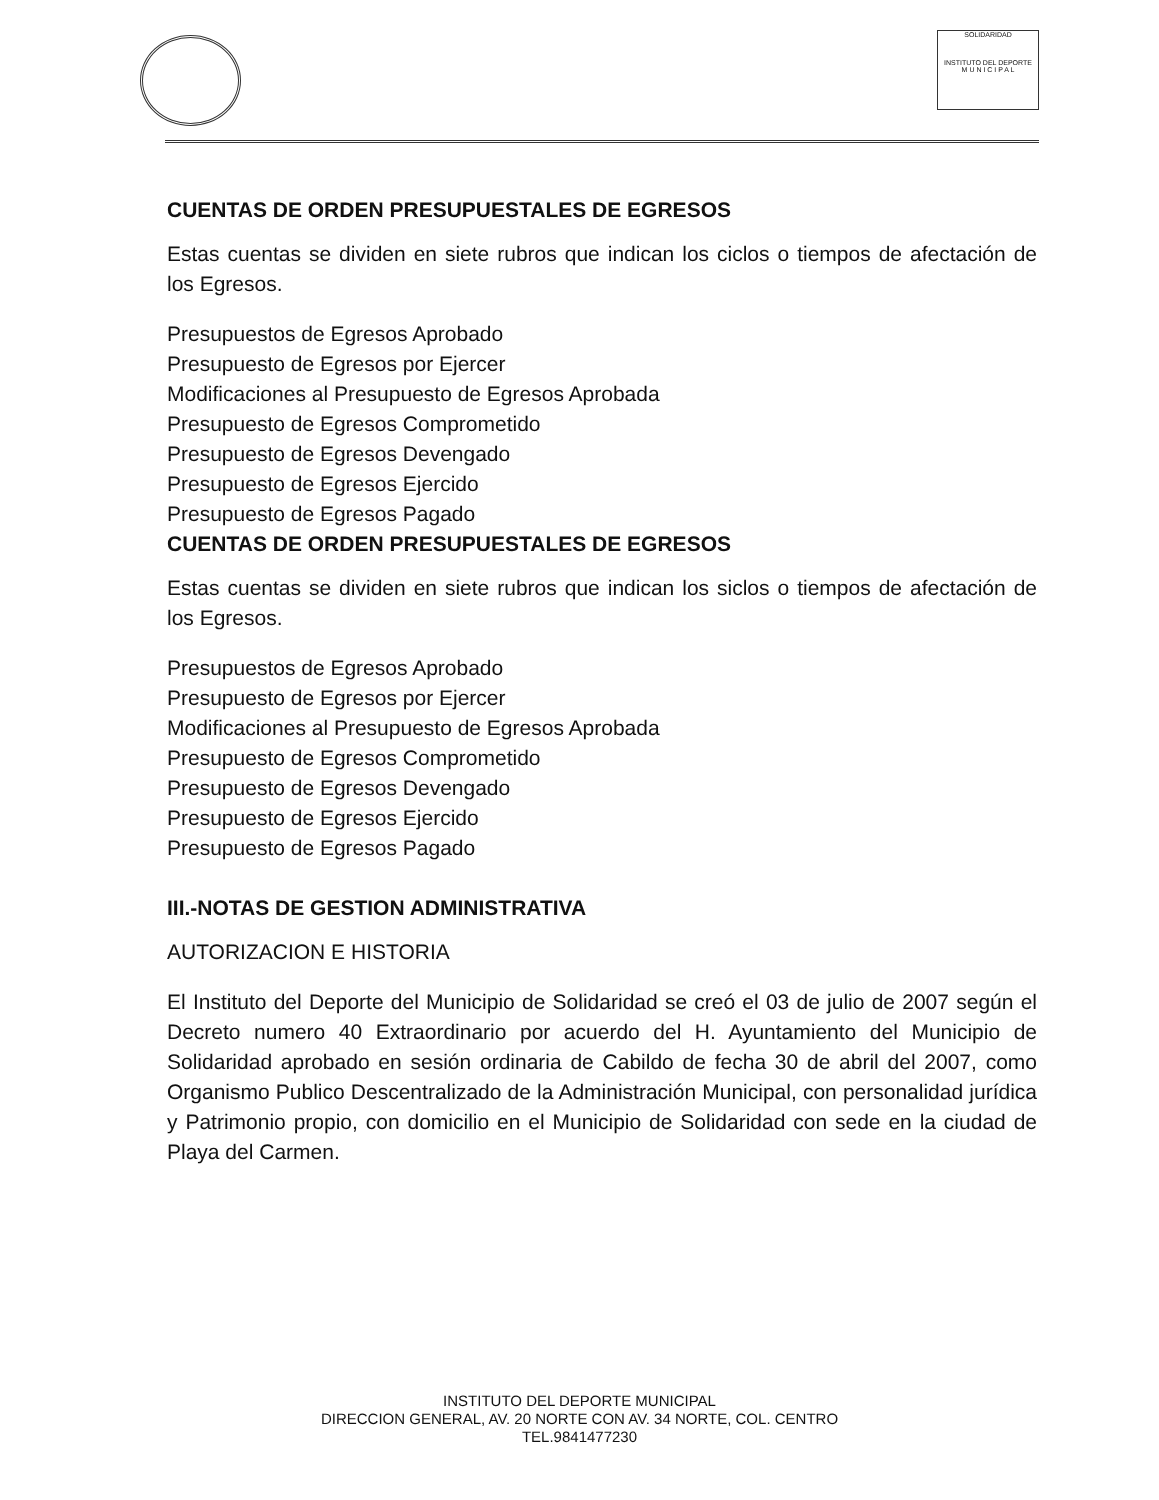SOLIDARIDAD
INSTITUTO DEL DEPORTE
M U N I C I P A L
CUENTAS DE ORDEN PRESUPUESTALES DE EGRESOS
Estas cuentas se dividen en siete rubros que indican los ciclos o tiempos de afectación de los Egresos.
Presupuestos de Egresos Aprobado
Presupuesto de Egresos por Ejercer
Modificaciones al Presupuesto de Egresos Aprobada
Presupuesto de Egresos Comprometido
Presupuesto de Egresos Devengado
Presupuesto de Egresos Ejercido
Presupuesto de Egresos Pagado
CUENTAS DE ORDEN PRESUPUESTALES DE EGRESOS
Estas cuentas se dividen en siete rubros que indican los siclos o tiempos de afectación de los Egresos.
Presupuestos de Egresos Aprobado
Presupuesto de Egresos por Ejercer
Modificaciones al Presupuesto de Egresos Aprobada
Presupuesto de Egresos Comprometido
Presupuesto de Egresos Devengado
Presupuesto de Egresos Ejercido
Presupuesto de Egresos Pagado
III.-NOTAS DE GESTION ADMINISTRATIVA
AUTORIZACION E HISTORIA
El Instituto del Deporte del Municipio de Solidaridad se creó el 03 de julio de 2007 según el Decreto numero 40 Extraordinario por acuerdo del H. Ayuntamiento del Municipio de Solidaridad aprobado en sesión ordinaria de Cabildo de fecha 30 de abril del 2007, como Organismo Publico Descentralizado de la Administración Municipal, con personalidad jurídica y Patrimonio propio, con domicilio en el Municipio de Solidaridad con sede en la ciudad de Playa del Carmen.
INSTITUTO DEL DEPORTE MUNICIPAL
DIRECCION GENERAL, AV. 20 NORTE CON AV. 34 NORTE, COL. CENTRO
TEL.9841477230